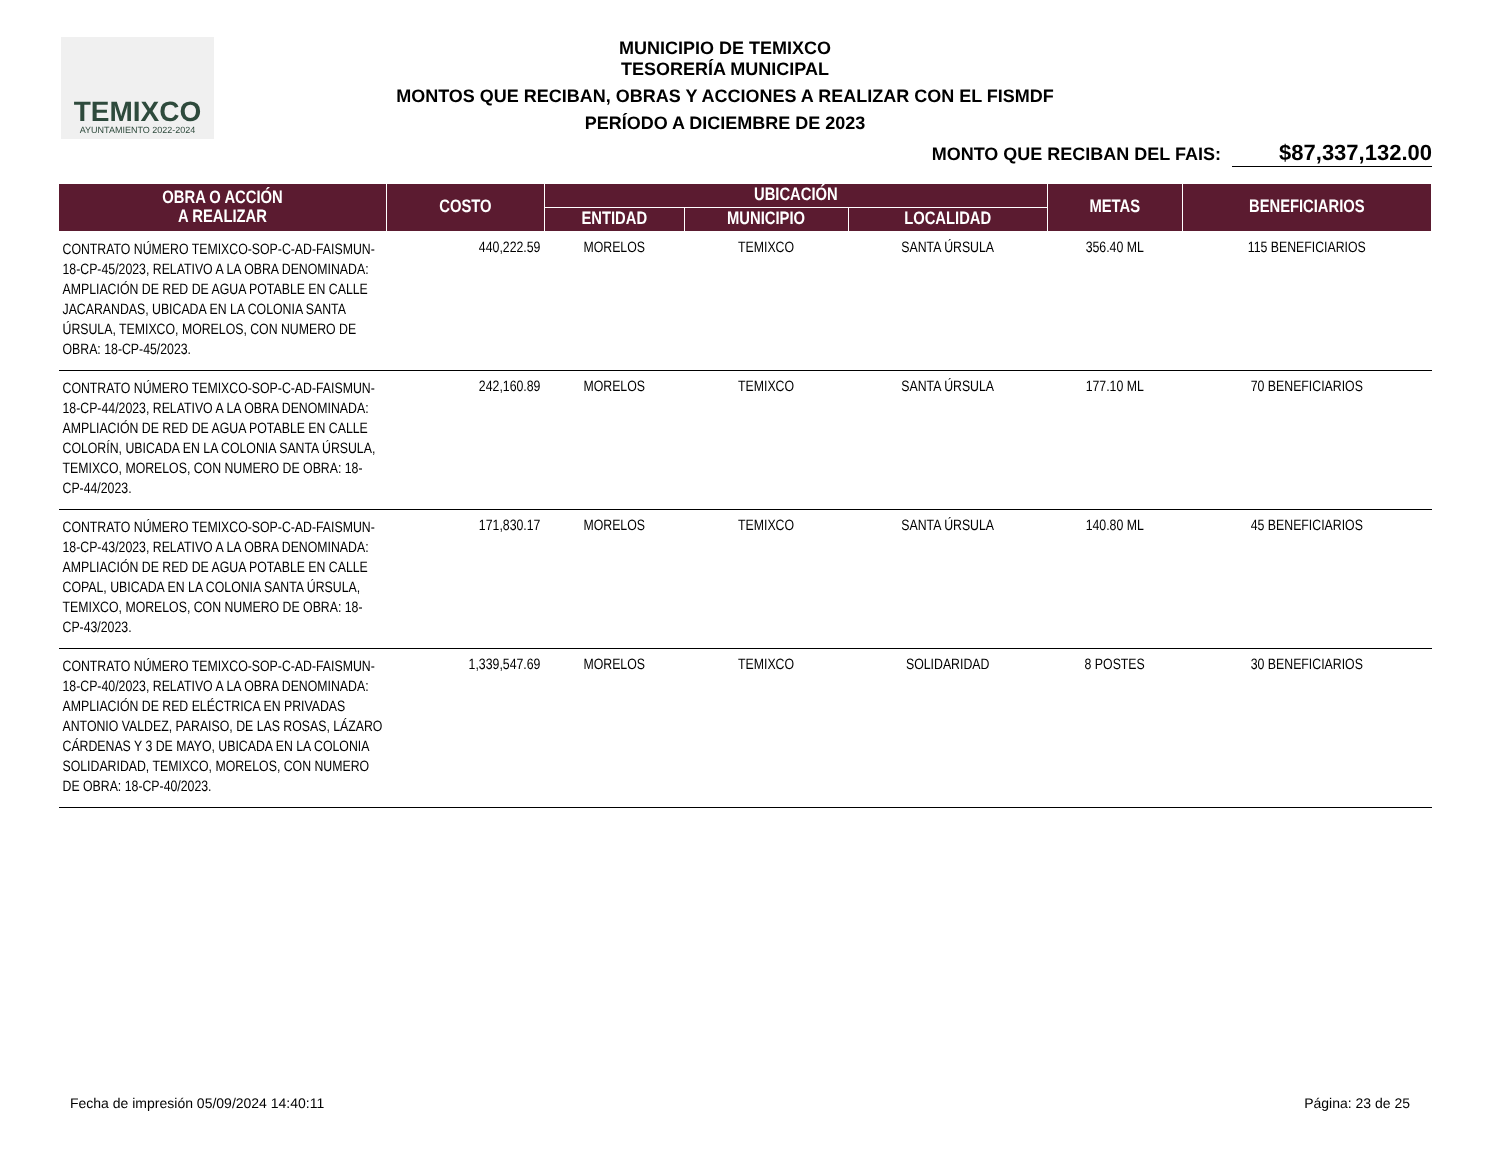TEMIXCO
AYUNTAMIENTO 2022-2024
MUNICIPIO DE TEMIXCO
TESORERÍA MUNICIPAL
MONTOS QUE RECIBAN, OBRAS Y ACCIONES A REALIZAR CON EL FISMDF
PERÍODO A DICIEMBRE DE 2023
MONTO QUE RECIBAN DEL FAIS: $87,337,132.00
| OBRA O ACCIÓN A REALIZAR | COSTO | UBICACIÓN | | | METAS | BENEFICIARIOS |
| --- | --- | --- | --- | --- | --- | --- |
| | | ENTIDAD | MUNICIPIO | LOCALIDAD | | |
| CONTRATO NÚMERO TEMIXCO-SOP-C-AD-FAISMUN-18-CP-45/2023, RELATIVO A LA OBRA DENOMINADA: AMPLIACIÓN DE RED DE AGUA POTABLE EN CALLE JACARANDAS, UBICADA EN LA COLONIA SANTA ÚRSULA, TEMIXCO, MORELOS, CON NUMERO DE OBRA: 18-CP-45/2023. | 440,222.59 | MORELOS | TEMIXCO | SANTA ÚRSULA | 356.40 ML | 115 BENEFICIARIOS |
| CONTRATO NÚMERO TEMIXCO-SOP-C-AD-FAISMUN-18-CP-44/2023, RELATIVO A LA OBRA DENOMINADA: AMPLIACIÓN DE RED DE AGUA POTABLE EN CALLE COLORÍN, UBICADA EN LA COLONIA SANTA ÚRSULA, TEMIXCO, MORELOS, CON NUMERO DE OBRA: 18-CP-44/2023. | 242,160.89 | MORELOS | TEMIXCO | SANTA ÚRSULA | 177.10 ML | 70 BENEFICIARIOS |
| CONTRATO NÚMERO TEMIXCO-SOP-C-AD-FAISMUN-18-CP-43/2023, RELATIVO A LA OBRA DENOMINADA: AMPLIACIÓN DE RED DE AGUA POTABLE EN CALLE COPAL, UBICADA EN LA COLONIA SANTA ÚRSULA, TEMIXCO, MORELOS, CON NUMERO DE OBRA: 18-CP-43/2023. | 171,830.17 | MORELOS | TEMIXCO | SANTA ÚRSULA | 140.80 ML | 45 BENEFICIARIOS |
| CONTRATO NÚMERO TEMIXCO-SOP-C-AD-FAISMUN-18-CP-40/2023, RELATIVO A LA OBRA DENOMINADA: AMPLIACIÓN DE RED ELÉCTRICA EN PRIVADAS ANTONIO VALDEZ, PARAISO, DE LAS ROSAS, LÁZARO CÁRDENAS Y 3 DE MAYO, UBICADA EN LA COLONIA SOLIDARIDAD, TEMIXCO, MORELOS, CON NUMERO DE OBRA: 18-CP-40/2023. | 1,339,547.69 | MORELOS | TEMIXCO | SOLIDARIDAD | 8 POSTES | 30 BENEFICIARIOS |
Fecha de impresión 05/09/2024 14:40:11 Página: 23 de 25